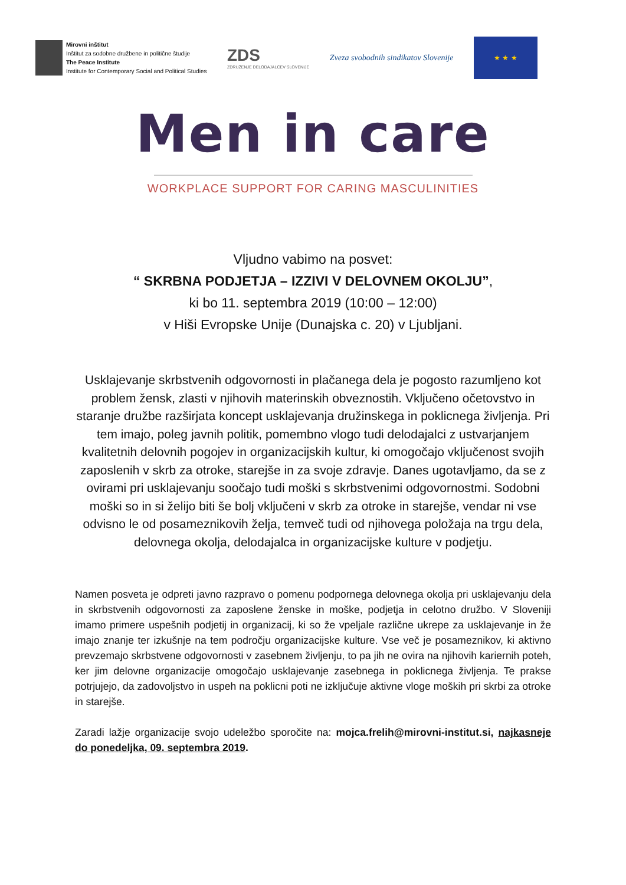Mirovni inštitut
Inštitut za sodobne družbene in politične študije
The Peace Institute
Institute for Contemporary Social and Political Studies
ZDS
ZDRUŽENJE DELODAJALCEV SLOVENIJE
Zveza svobodnih sindikatov Slovenije
★ ★ ★
Men in care
WORKPLACE SUPPORT FOR CARING MASCULINITIES
Vljudno vabimo na posvet:
“ SKRBNA PODJETJA – IZZIVI V DELOVNEM OKOLJU”,
ki bo 11. septembra 2019 (10:00 – 12:00)
v Hiši Evropske Unije (Dunajska c. 20) v Ljubljani.
Usklajevanje skrbstvenih odgovornosti in plačanega dela je pogosto razumljeno kot problem žensk, zlasti v njihovih materinskih obveznostih. Vključeno očetovstvo in staranje družbe razširjata koncept usklajevanja družinskega in poklicnega življenja. Pri tem imajo, poleg javnih politik, pomembno vlogo tudi delodajalci z ustvarjanjem kvalitetnih delovnih pogojev in organizacijskih kultur, ki omogočajo vključenost svojih zaposlenih v skrb za otroke, starejše in za svoje zdravje. Danes ugotavljamo, da se z ovirami pri usklajevanju soočajo tudi moški s skrbstvenimi odgovornostmi. Sodobni moški so in si želijo biti še bolj vključeni v skrb za otroke in starejše, vendar ni vse odvisno le od posameznikovih želja, temveč tudi od njihovega položaja na trgu dela, delovnega okolja, delodajalca in organizacijske kulture v podjetju.
Namen posveta je odpreti javno razpravo o pomenu podpornega delovnega okolja pri usklajevanju dela in skrbstvenih odgovornosti za zaposlene ženske in moške, podjetja in celotno družbo. V Sloveniji imamo primere uspešnih podjetij in organizacij, ki so že vpeljale različne ukrepe za usklajevanje in že imajo znanje ter izkušnje na tem področju organizacijske kulture. Vse več je posameznikov, ki aktivno prevzemajo skrbstvene odgovornosti v zasebnem življenju, to pa jih ne ovira na njihovih kariernih poteh, ker jim delovne organizacije omogočajo usklajevanje zasebnega in poklicnega življenja. Te prakse potrjujejo, da zadovoljstvo in uspeh na poklicni poti ne izključuje aktivne vloge moških pri skrbi za otroke in starejše.
Zaradi lažje organizacije svojo udeležbo sporočite na: mojca.frelih@mirovni-institut.si, najkasneje do ponedeljka, 09. septembra 2019.